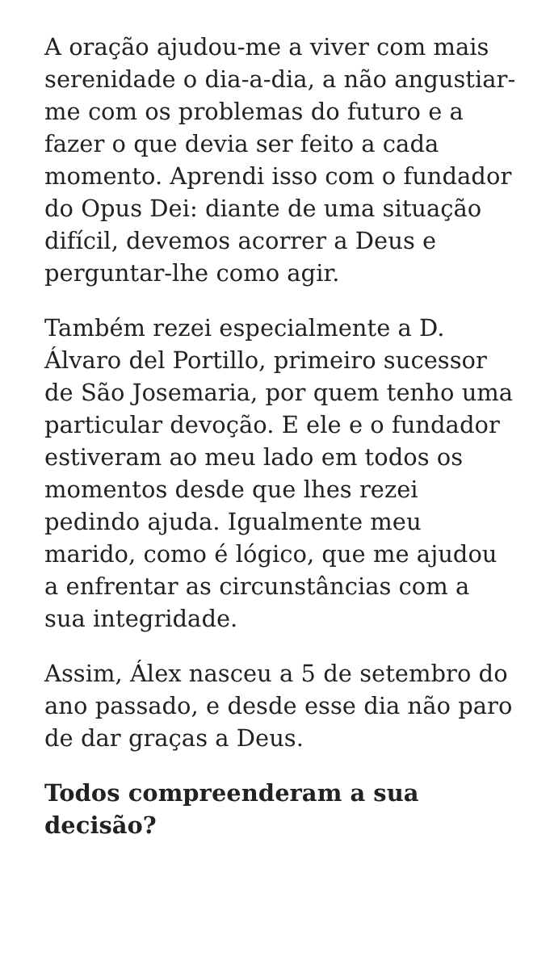A oração ajudou-me a viver com mais serenidade o dia-a-dia, a não angustiar-me com os problemas do futuro e a fazer o que devia ser feito a cada momento. Aprendi isso com o fundador do Opus Dei: diante de uma situação difícil, devemos acorrer a Deus e perguntar-lhe como agir.
Também rezei especialmente a D. Álvaro del Portillo, primeiro sucessor de São Josemaria, por quem tenho uma particular devoção. E ele e o fundador estiveram ao meu lado em todos os momentos desde que lhes rezei pedindo ajuda. Igualmente meu marido, como é lógico, que me ajudou a enfrentar as circunstâncias com a sua integridade.
Assim, Álex nasceu a 5 de setembro do ano passado, e desde esse dia não paro de dar graças a Deus.
Todos compreenderam a sua decisão?